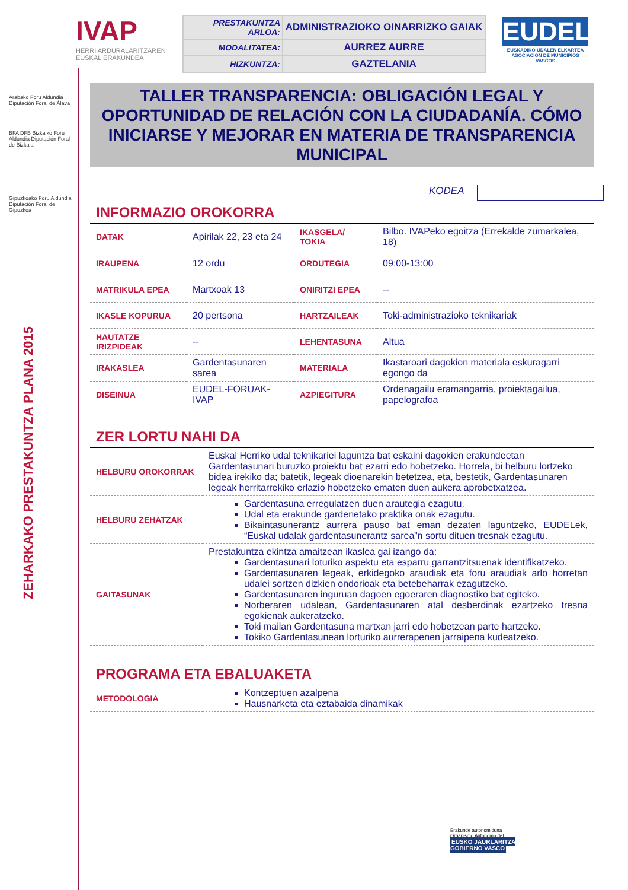Arabako Foru Aldundia
Diputación Foral de Álava
BFA DFB Bizkaiko Foru Aldundia Diputación Foral de Bizkaia
Gipuzkoako Foru Aldundia Diputación Foral de Gipuzkoa
ZEHARKAKO PRESTAKUNTZA PLANA 2015
IVAP
HERRI ARDURALARITZAREN
EUSKAL ERAKUNDEA
| PRESTAKUNTZA ARLOA: | ADMINISTRAZIOKO OINARRIZKO GAIAK |
| MODALITATEA: | AURREZ AURRE |
| HIZKUNTZA: | GAZTELANIA |
EUDEL
EUSKADIKO UDALEN ELKARTEA
ASOCIACIÓN DE MUNICIPIOS VASCOS
TALLER TRANSPARENCIA: OBLIGACIÓN LEGAL Y OPORTUNIDAD DE RELACIÓN CON LA CIUDADANÍA. CÓMO INICIARSE Y MEJORAR EN MATERIA DE TRANSPARENCIA MUNICIPAL
KODEA
INFORMAZIO OROKORRA
| DATAK | Apirilak 22, 23 eta 24 | IKASGELA/ TOKIA | Bilbo. IVAPeko egoitza (Errekalde zumarkalea, 18) |
| IRAUPENA | 12 ordu | ORDUTEGIA | 09:00-13:00 |
| MATRIKULA EPEA | Martxoak 13 | ONIRITZI EPEA | -- |
| IKASLE KOPURUA | 20 pertsona | HARTZAILEAK | Toki-administrazioko teknikariak |
| HAUTATZE IRIZPIDEAK | -- | LEHENTASUNA | Altua |
| IRAKASLEA | Gardentasunaren sarea | MATERIALA | Ikastaroari dagokion materiala eskuragarri egongo da |
| DISEINUA | EUDEL-FORUAK-IVAP | AZPIEGITURA | Ordenagailu eramangarria, proiektagailua, papelografoa |
ZER LORTU NAHI DA
| HELBURU OROKORRAK | Euskal Herriko udal teknikariei laguntza bat eskaini dagokien erakundeetan Gardentasunari buruzko proiektu bat ezarri edo hobetzeko. Horrela, bi helburu lortzeko bidea irekiko da; batetik, legeak dioenarekin betetzea, eta, bestetik, Gardentasunaren legeak herritarrekiko erlazio hobetzeko ematen duen aukera aprobetxatzea. |
| HELBURU ZEHATZAK | Gardentasuna erregulatzen duen arautegia ezagutu. Udal eta erakunde gardenetako praktika onak ezagutu. Bikaintasunerantz aurrera pauso bat eman dezaten laguntzeko, EUDELek, “Euskal udalak gardentasunerantz sarea”n sortu dituen tresnak ezagutu. |
| GAITASUNAK | Prestakuntza ekintza amaitzean ikaslea gai izango da: Gardentasunari loturiko aspektu eta esparru garrantzitsuenak identifikatzeko. Gardentasunaren legeak, erkidegoko araudiak eta foru araudiak arlo horretan udalei sortzen dizkien ondorioak eta betebeharrak ezagutzeko. Gardentasunaren inguruan dagoen egoeraren diagnostiko bat egiteko. Norberaren udalean, Gardentasunaren atal desberdinak ezartzeko tresna egokienak aukeratzeko. Toki mailan Gardentasuna martxan jarri edo hobetzean parte hartzeko. Tokiko Gardentasunean lorturiko aurrerapenen jarraipena kudeatzeko. |
PROGRAMA ETA EBALUAKETA
| METODOLOGIA | Kontzeptuen azalpena Hausnarketa eta eztabaida dinamikak |
Erakunde autonomiduna
Organismo Autónomo del
EUSKO JAURLARITZA
GOBIERNO VASCO